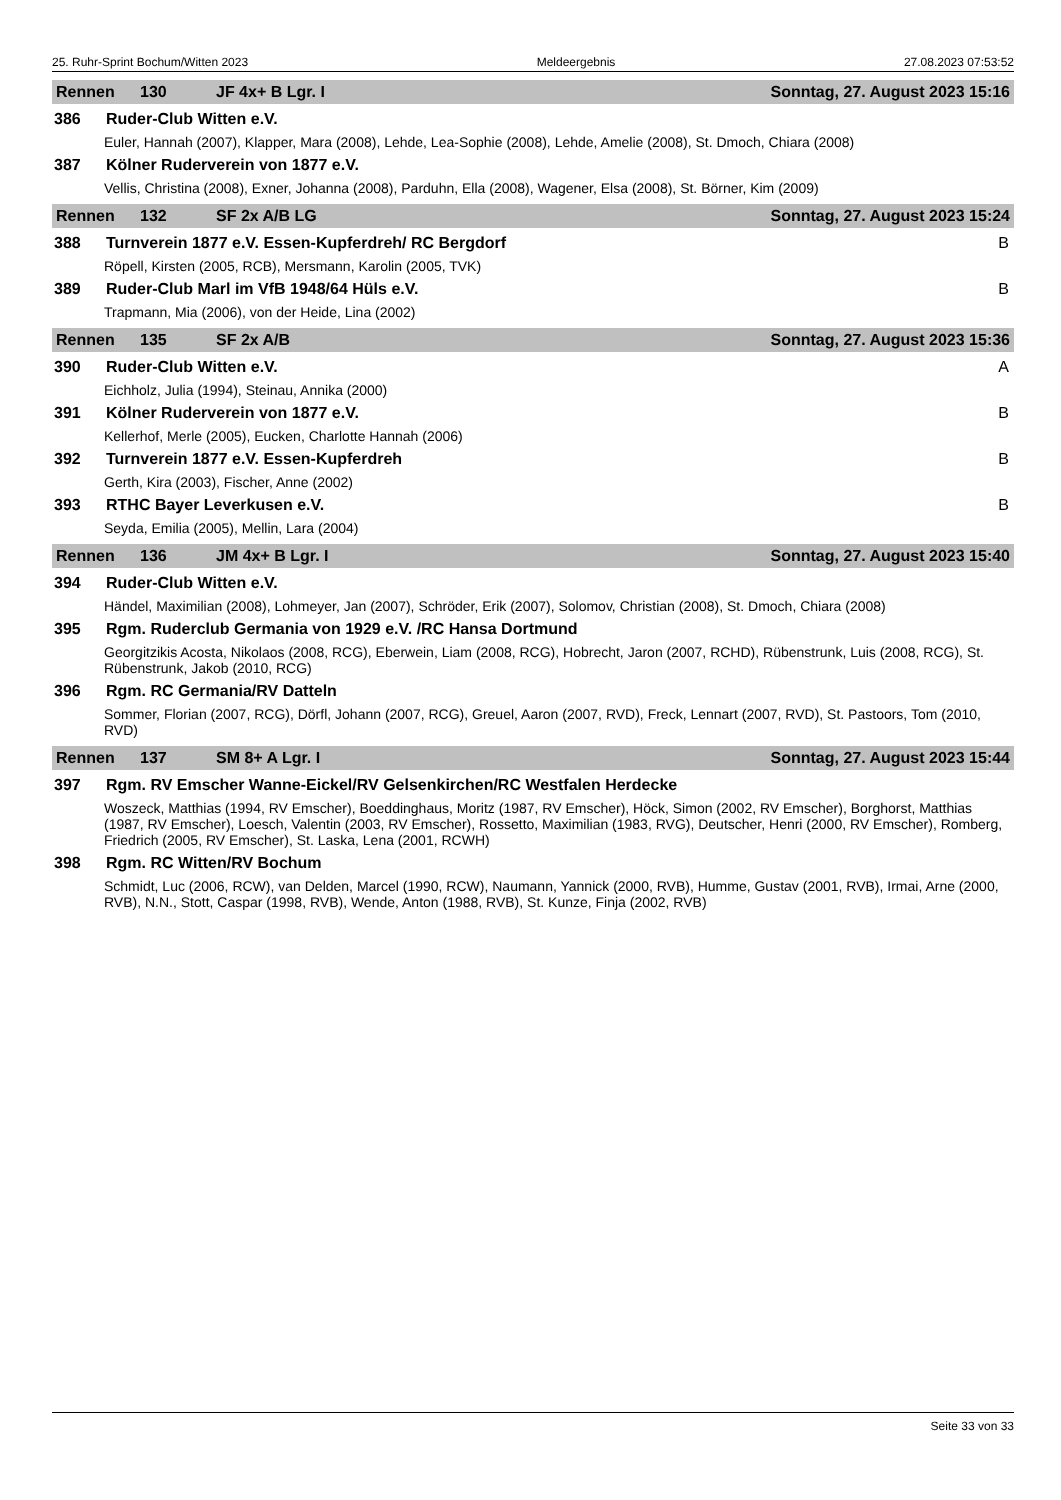25. Ruhr-Sprint Bochum/Witten 2023 Meldeergebnis 27.08.2023 07:53:52
Rennen 130 JF 4x+ B Lgr. I Sonntag, 27. August 2023 15:16
386 Ruder-Club Witten e.V.
Euler, Hannah (2007), Klapper, Mara (2008), Lehde, Lea-Sophie (2008), Lehde, Amelie (2008), St. Dmoch, Chiara (2008)
387 Kölner Ruderverein von 1877 e.V.
Vellis, Christina (2008), Exner, Johanna (2008), Parduhn, Ella (2008), Wagener, Elsa (2008), St. Börner, Kim (2009)
Rennen 132 SF 2x A/B LG Sonntag, 27. August 2023 15:24
388 Turnverein 1877 e.V. Essen-Kupferdreh/ RC Bergdorf B
Röpell, Kirsten (2005, RCB), Mersmann, Karolin (2005, TVK)
389 Ruder-Club Marl im VfB 1948/64 Hüls e.V. B
Trapmann, Mia (2006), von der Heide, Lina (2002)
Rennen 135 SF 2x A/B Sonntag, 27. August 2023 15:36
390 Ruder-Club Witten e.V. A
Eichholz, Julia (1994), Steinau, Annika (2000)
391 Kölner Ruderverein von 1877 e.V. B
Kellerhof, Merle (2005), Eucken, Charlotte Hannah (2006)
392 Turnverein 1877 e.V. Essen-Kupferdreh B
Gerth, Kira (2003), Fischer, Anne (2002)
393 RTHC Bayer Leverkusen e.V. B
Seyda, Emilia (2005), Mellin, Lara (2004)
Rennen 136 JM 4x+ B Lgr. I Sonntag, 27. August 2023 15:40
394 Ruder-Club Witten e.V.
Händel, Maximilian (2008), Lohmeyer, Jan (2007), Schröder, Erik (2007), Solomov, Christian (2008), St. Dmoch, Chiara (2008)
395 Rgm. Ruderclub Germania von 1929 e.V. /RC Hansa Dortmund
Georgitzikis Acosta, Nikolaos (2008, RCG), Eberwein, Liam (2008, RCG), Hobrecht, Jaron (2007, RCHD), Rübenstrunk, Luis (2008, RCG), St. Rübenstrunk, Jakob (2010, RCG)
396 Rgm. RC Germania/RV Datteln
Sommer, Florian (2007, RCG), Dörfl, Johann (2007, RCG), Greuel, Aaron (2007, RVD), Freck, Lennart (2007, RVD), St. Pastoors, Tom (2010, RVD)
Rennen 137 SM 8+ A Lgr. I Sonntag, 27. August 2023 15:44
397 Rgm. RV Emscher Wanne-Eickel/RV Gelsenkirchen/RC Westfalen Herdecke
Woszeck, Matthias (1994, RV Emscher), Boeddinghaus, Moritz (1987, RV Emscher), Höck, Simon (2002, RV Emscher), Borghorst, Matthias (1987, RV Emscher), Loesch, Valentin (2003, RV Emscher), Rossetto, Maximilian (1983, RVG), Deutscher, Henri (2000, RV Emscher), Romberg, Friedrich (2005, RV Emscher), St. Laska, Lena (2001, RCWH)
398 Rgm. RC Witten/RV Bochum
Schmidt, Luc (2006, RCW), van Delden, Marcel (1990, RCW), Naumann, Yannick (2000, RVB), Humme, Gustav (2001, RVB), Irmai, Arne (2000, RVB), N.N., Stott, Caspar (1998, RVB), Wende, Anton (1988, RVB), St. Kunze, Finja (2002, RVB)
Seite 33 von 33